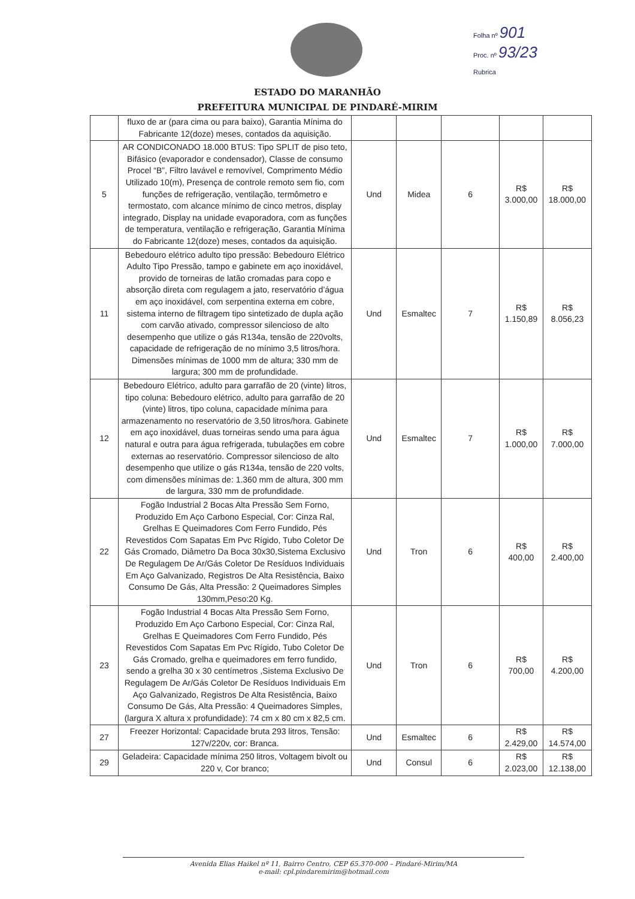Folha nº 901
Proc. nº 93/23
Rubrica
ESTADO DO MARANHÃO
PREFEITURA MUNICIPAL DE PINDARÉ-MIRIM
| | fluxo de ar (para cima ou para baixo), Garantia Mínima do Fabricante 12(doze) meses, contados da aquisição. | | | | | |
| 5 | AR CONDICONADO 18.000 BTUS: Tipo SPLIT de piso teto, Bifásico (evaporador e condensador), Classe de consumo Procel “B”, Filtro lavável e removível, Comprimento Médio Utilizado 10(m), Presença de controle remoto sem fio, com funções de refrigeração, ventilação, termômetro e termostato, com alcance mínimo de cinco metros, display integrado, Display na unidade evaporadora, com as funções de temperatura, ventilação e refrigeração, Garantia Mínima do Fabricante 12(doze) meses, contados da aquisição. | Und | Midea | 6 | R$ 3.000,00 | R$ 18.000,00 |
| 11 | Bebedouro elétrico adulto tipo pressão: Bebedouro Elétrico Adulto Tipo Pressão, tampo e gabinete em aço inoxidável, provido de torneiras de latão cromadas para copo e absorção direta com regulagem a jato, reservatório d’água em aço inoxidável, com serpentina externa em cobre, sistema interno de filtragem tipo sintetizado de dupla ação com carvão ativado, compressor silencioso de alto desempenho que utilize o gás R134a, tensão de 220volts, capacidade de refrigeração de no mínimo 3,5 litros/hora. Dimensões mínimas de 1000 mm de altura; 330 mm de largura; 300 mm de profundidade. | Und | Esmaltec | 7 | R$ 1.150,89 | R$ 8.056,23 |
| 12 | Bebedouro Elétrico, adulto para garrafão de 20 (vinte) litros, tipo coluna: Bebedouro elétrico, adulto para garrafão de 20 (vinte) litros, tipo coluna, capacidade mínima para armazenamento no reservatório de 3,50 litros/hora. Gabinete em aço inoxidável, duas torneiras sendo uma para água natural e outra para água refrigerada, tubulações em cobre externas ao reservatório. Compressor silencioso de alto desempenho que utilize o gás R134a, tensão de 220 volts, com dimensões mínimas de: 1.360 mm de altura, 300 mm de largura, 330 mm de profundidade. | Und | Esmaltec | 7 | R$ 1.000,00 | R$ 7.000,00 |
| 22 | Fogão Industrial 2 Bocas Alta Pressão Sem Forno, Produzido Em Aço Carbono Especial, Cor: Cinza Ral, Grelhas E Queimadores Com Ferro Fundido, Pés Revestidos Com Sapatas Em Pvc Rígido, Tubo Coletor De Gás Cromado, Diâmetro Da Boca 30x30,Sistema Exclusivo De Regulagem De Ar/Gás Coletor De Resíduos Individuais Em Aço Galvanizado, Registros De Alta Resistência, Baixo Consumo De Gás, Alta Pressão: 2 Queimadores Simples 130mm,Peso:20 Kg. | Und | Tron | 6 | R$ 400,00 | R$ 2.400,00 |
| 23 | Fogão Industrial 4 Bocas Alta Pressão Sem Forno, Produzido Em Aço Carbono Especial, Cor: Cinza Ral, Grelhas E Queimadores Com Ferro Fundido, Pés Revestidos Com Sapatas Em Pvc Rígido, Tubo Coletor De Gás Cromado, grelha e queimadores em ferro fundido, sendo a grelha 30 x 30 centímetros ,Sistema Exclusivo De Regulagem De Ar/Gás Coletor De Resíduos Individuais Em Aço Galvanizado, Registros De Alta Resistência, Baixo Consumo De Gás, Alta Pressão: 4 Queimadores Simples, (largura X altura x profundidade): 74 cm x 80 cm x 82,5 cm. | Und | Tron | 6 | R$ 700,00 | R$ 4.200,00 |
| 27 | Freezer Horizontal: Capacidade bruta 293 litros, Tensão: 127v/220v, cor: Branca. | Und | Esmaltec | 6 | R$ 2.429,00 | R$ 14.574,00 |
| 29 | Geladeira: Capacidade mínima 250 litros, Voltagem bivolt ou 220 v, Cor branco; | Und | Consul | 6 | R$ 2.023,00 | R$ 12.138,00 |
Avenida Elias Haikel nº 11, Bairro Centro, CEP 65.370-000 – Pindaré-Mirim/MA
e-mail: cpl.pindaremirim@hotmail.com